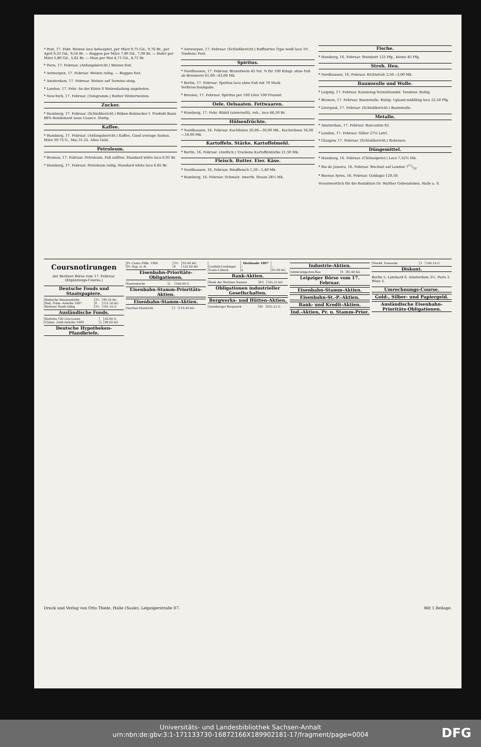* Pest, 17. Febr. Weizen loco behauptet, per März 9,75 Gd., 9,76 Br., per April 9,53 Gd., 9,54 Br. — Roggen per März 7,89 Gd., 7,90 Br. — Hafer per März 5,80 Gd., 5,82 Br. — Mais per Mai 4,71 Gd., 4,72 Br.
* Paris, 17. Februar. (Anfangsbericht.) Weizen fest.
* Antwerpen, 17. Februar. Weizen ruhig. — Roggen fest.
* Amsterdam, 17. Februar. Weizen auf Termine steig.
* London, 17. Febr. An der Küste 0 Weizenladung angeboten.
* New-York, 17. Februar. (Telegramm.) Rother Winterweizen.
Zucker.
* Hamburg, 17. Februar. (Schlußbericht.) Rüben-Rohzucker I. Produkt Basis 88% Rendement neue Usance. Stetig.
Kaffee.
* Hamburg, 17. Februar. (Anfangsbericht.) Kaffee, Good average Santos. März 30.75 G., Mai 31.25. Alles Geld.
Petroleum.
* Bremen, 17. Februar. Petroleum. Faß zollfrei. Standard white loco 6.95 Br.
* Hamburg, 17. Februar. Petroleum ruhig. Standard white loco 6.85 Br.
* Antwerpen, 17. Februar. (Schlußbericht.) Raffinirtes Type weiß loco 19. Tendenz: Fest.
Spiritus.
* Nordhausen, 17. Februar. Branntwein 45 Vol. % für 100 Kilogr. ohne Faß ab Brennerei 61,00—63,00 Mk.
* Berlin, 17. Februar. Spiritus loco ohne Faß mit 70 Mark Verbrauchsabgabe.
* Breslau, 17. Februar. Spiritus per 100 Liter 100 Prozent.
Oele. Oelsaaten. Fettwaaren.
* Hamburg, 17. Febr. Rüböl (unverzollt), ruh., loco 46,50 Br.
Hülsenfrüchte.
* Nordhausen, 16. Februar. Kochlinien 20,00—30,00 Mk., Kocherbsen 16,00—18,00 Mk.
Kartoffeln. Stärke. Kartoffelmehl.
* Berlin, 16. Februar. (Amtlich.) Trockene Kartoffelstärke 21,50 Mk.
Fleisch. Butter. Eier. Käse.
* Nordhausen, 16. Februar. Rindfleisch 1,20—1,40 Mk.
* Hamburg, 16. Februar. Schmalz. Amerik. Steam 28¼ Mk.
Fische.
* Hamburg, 16. Februar. Steinbutt 125 Pfg., kleine 85 Pfg.
Stroh. Heu.
* Nordhausen, 16. Februar. Richtstroh 2,50—3,00 Mk.
Baumwolle und Wolle.
* Leipzig, 17. Februar. Kammzug-Terminhandel. Tendenz: Ruhig.
* Bremen, 17. Februar. Baumwolle. Ruhig. Upland middling loco 32,50 Pfg.
* Liverpool, 17. Februar. (Schlußbericht.) Baumwolle.
Metalle.
* Amsterdam, 17. Februar. Bancazinn 62.
* London, 17. Februar. Silber 27⅛ Lstrl.
* Glasgow, 17. Februar. (Schlußbericht.) Roheisen.
Düngemittel.
* Hamburg, 16. Februar. (Chilisalpeter.) Loco 7,52½ Mk.
* Rio de Janeiro, 16. Februar. Wechsel auf London 711/32.
* Buenos Ayres, 16. Februar. Goldagio 120,50.
Verantwortlich für die Redaktion Dr. Walther Gebensleben, Halle a. S.
Coursnotirungen
der Berliner Börse vom 17. Februar.
(Ergänzungs-Course.)
Deutsche Fonds und Staatspapiere.
| Badische Staatsanleihe | 3½ | 99.50 bG |
| Bad. Präm.-Anleihe 1867 | 4 | 151.50 bG |
| Berliner Stadt-Oblig. | 3½ | 101.10 G |
Ausländische Fonds.
| Barletta 100 Lire-Loose | | 28.80 G |
| Chilen. Gold-Anleihe 1889 | 5 | 98.60 bG |
Deutsche Hypotheken-Pfandbriefe.
| Pr. Centr.-Pfdb. 1900 | 3½ | 95.60 bG |
| Pr. Hyp.-A.-B. | 4 | 102.00 bG |
Eisenbahn-Prioritäts-Obligationen.
| Kantonische | 5 | 100.00 G |
Eisenbahn-Stamm-Prioritäts-Aktien.
Eisenbahn-Stamm-Aktien.
| Aachen-Mastricht | 3 | 118.40 bG |
| | Dividende 1897 | |
| --- | --- | --- |
| Crefeld-Uerdinger | – | – |
| Eutin-Lübeck | 2 | 65.90 bG |
Bank-Aktien.
| Bank der Berliner Kassen | 6⅔ | 145.25 bG |
Obligationen industrieller Gesellschaften.
Bergwerks- und Hütten-Aktien.
| Arenberger Bergwerk | 60 | 835.25 G |
Industrie-Aktien.
| Admiralsgarten-Bau | 4 | 85.00 bG |
Leipziger Börse vom 17. Februar.
Eisenbahn-Stamm-Aktien.
Eisenbahn-St.-P.-Aktien.
Bank- und Kredit-Aktien.
Ind.-Aktien, Pr. u. Stamm-Prior.
| Nordd. Eiswerke | 3 | 100.10 G |
Diskont.
Berlin 5, Lombard 6. Amsterdam 3½. Paris 3. Wien 5.
Umrechnungs-Course.
Gold-, Silber- und Papiergeld.
Ausländische Eisenbahn-Prioritäts-Obligationen.
Druck und Verlag von Otto Thiele, Halle (Saale), Leipzigerstraße 87. Mit 1 Beilage.
Universitäts- und Landesbibliothek Sachsen-Anhalt
urn:nbn:de:gbv:3:1-171133730-16872166X189902181-17/fragment/page=0004
DFG